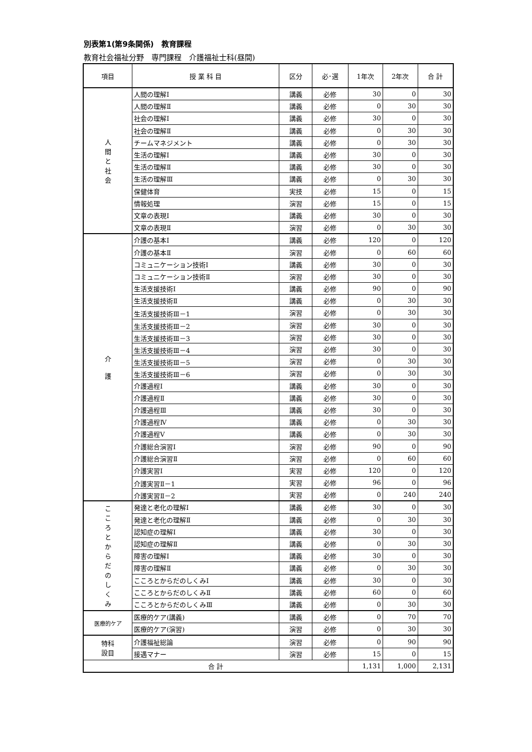別表第1(第9条関係)　教育課程
教育社会福祉分野　専門課程　介護福祉士科(昼間)
| 項目 | 授 業 科 目 | 区分 | 必･選 | 1年次 | 2年次 | 合 計 |
| --- | --- | --- | --- | --- | --- | --- |
| 人 間 と 社 会 | 人間の理解Ⅰ | 講義 | 必修 | 30 | 0 | 30 |
| | 人間の理解Ⅱ | 講義 | 必修 | 0 | 30 | 30 |
| | 社会の理解Ⅰ | 講義 | 必修 | 30 | 0 | 30 |
| | 社会の理解Ⅱ | 講義 | 必修 | 0 | 30 | 30 |
| | チームマネジメント | 講義 | 必修 | 0 | 30 | 30 |
| | 生活の理解Ⅰ | 講義 | 必修 | 30 | 0 | 30 |
| | 生活の理解Ⅱ | 講義 | 必修 | 30 | 0 | 30 |
| | 生活の理解Ⅲ | 講義 | 必修 | 0 | 30 | 30 |
| | 保健体育 | 実技 | 必修 | 15 | 0 | 15 |
| | 情報処理 | 演習 | 必修 | 15 | 0 | 15 |
| | 文章の表現Ⅰ | 講義 | 必修 | 30 | 0 | 30 |
| | 文章の表現Ⅱ | 演習 | 必修 | 0 | 30 | 30 |
| 介 護 | 介護の基本Ⅰ | 講義 | 必修 | 120 | 0 | 120 |
| | 介護の基本Ⅱ | 演習 | 必修 | 0 | 60 | 60 |
| | コミュニケーション技術Ⅰ | 講義 | 必修 | 30 | 0 | 30 |
| | コミュニケーション技術Ⅱ | 演習 | 必修 | 30 | 0 | 30 |
| | 生活支援技術Ⅰ | 講義 | 必修 | 90 | 0 | 90 |
| | 生活支援技術Ⅱ | 講義 | 必修 | 0 | 30 | 30 |
| | 生活支援技術Ⅲ－1 | 演習 | 必修 | 0 | 30 | 30 |
| | 生活支援技術Ⅲ－2 | 演習 | 必修 | 30 | 0 | 30 |
| | 生活支援技術Ⅲ－3 | 演習 | 必修 | 30 | 0 | 30 |
| | 生活支援技術Ⅲ－4 | 演習 | 必修 | 30 | 0 | 30 |
| | 生活支援技術Ⅲ－5 | 演習 | 必修 | 0 | 30 | 30 |
| | 生活支援技術Ⅲ－6 | 演習 | 必修 | 0 | 30 | 30 |
| | 介護過程Ⅰ | 講義 | 必修 | 30 | 0 | 30 |
| | 介護過程Ⅱ | 講義 | 必修 | 30 | 0 | 30 |
| | 介護過程Ⅲ | 講義 | 必修 | 30 | 0 | 30 |
| | 介護過程Ⅳ | 講義 | 必修 | 0 | 30 | 30 |
| | 介護過程Ⅴ | 講義 | 必修 | 0 | 30 | 30 |
| | 介護総合演習Ⅰ | 演習 | 必修 | 90 | 0 | 90 |
| | 介護総合演習Ⅱ | 演習 | 必修 | 0 | 60 | 60 |
| | 介護実習Ⅰ | 実習 | 必修 | 120 | 0 | 120 |
| | 介護実習Ⅱ－1 | 実習 | 必修 | 96 | 0 | 96 |
| | 介護実習Ⅱ－2 | 実習 | 必修 | 0 | 240 | 240 |
| こ こ ろ と か ら だ の し く み | 発達と老化の理解Ⅰ | 講義 | 必修 | 30 | 0 | 30 |
| | 発達と老化の理解Ⅱ | 講義 | 必修 | 0 | 30 | 30 |
| | 認知症の理解Ⅰ | 講義 | 必修 | 30 | 0 | 30 |
| | 認知症の理解Ⅱ | 講義 | 必修 | 0 | 30 | 30 |
| | 障害の理解Ⅰ | 講義 | 必修 | 30 | 0 | 30 |
| | 障害の理解Ⅱ | 講義 | 必修 | 0 | 30 | 30 |
| | こころとからだのしくみⅠ | 講義 | 必修 | 30 | 0 | 30 |
| | こころとからだのしくみⅡ | 講義 | 必修 | 60 | 0 | 60 |
| | こころとからだのしくみⅢ | 講義 | 必修 | 0 | 30 | 30 |
| 医療的ケア | 医療的ケア(講義) | 講義 | 必修 | 0 | 70 | 70 |
| | 医療的ケア(演習) | 演習 | 必修 | 0 | 30 | 30 |
| 特科 設目 | 介護福祉総論 | 演習 | 必修 | 0 | 90 | 90 |
| | 接遇マナー | 演習 | 必修 | 15 | 0 | 15 |
| 合 計 | | | | 1,131 | 1,000 | 2,131 |